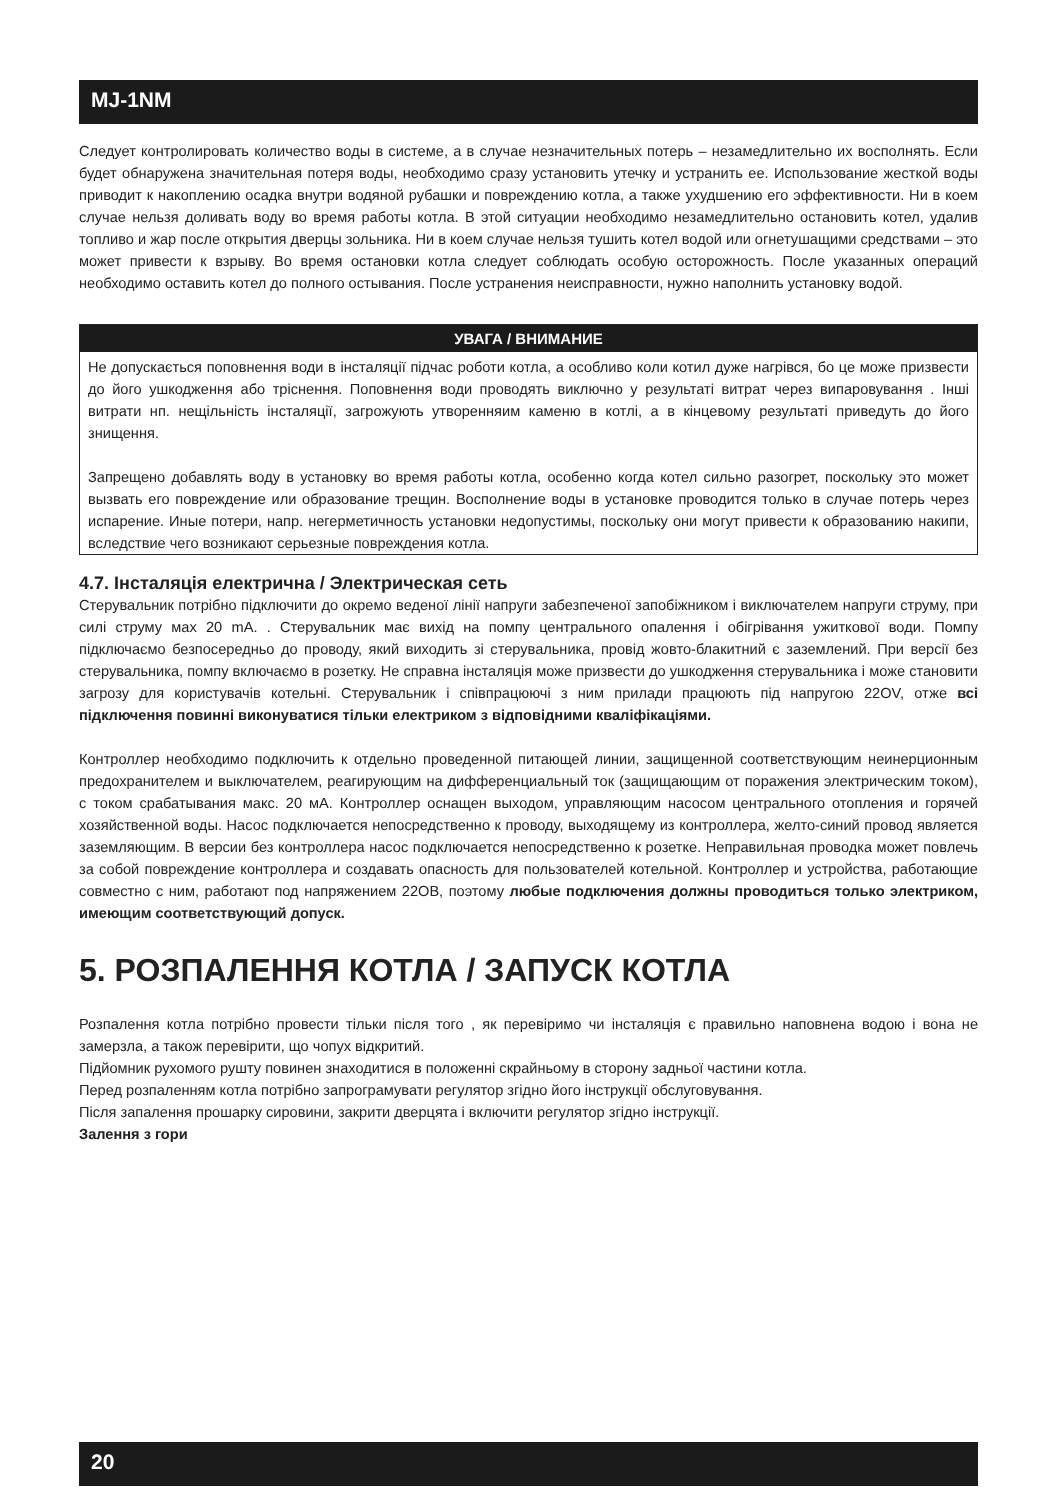MJ-1NM
Следует контролировать количество воды в системе, а в случае незначительных потерь – незамедлительно их восполнять. Если будет обнаружена значительная потеря воды, необходимо сразу установить утечку и устранить ее. Использование жесткой воды приводит к накоплению осадка внутри водяной рубашки и повреждению котла, а также ухудшению его эффективности. Ни в коем случае нельзя доливать воду во время работы котла. В этой ситуации необходимо незамедлительно остановить котел, удалив топливо и жар после открытия дверцы зольника. Ни в коем случае нельзя тушить котел водой или огнетушащими средствами – это может привести к взрыву. Во время остановки котла следует соблюдать особую осторожность. После указанных операций необходимо оставить котел до полного остывания. После устранения неисправности, нужно наполнить установку водой.
УВАГА / ВНИМАНИЕ
Не допускається поповнення води в інсталяції підчас роботи котла, а особливо коли котил дуже нагрівся, бо це може призвести до його ушкодження або тріснення. Поповнення води проводять виключно у результаті витрат через випаровування . Інші витрати нп. нещільність інсталяції, загрожують утворенняим каменю в котлі, а в кінцевому результаті приведуть до його знищення.
Запрещено добавлять воду в установку во время работы котла, особенно когда котел сильно разогрет, поскольку это может вызвать его повреждение или образование трещин. Восполнение воды в установке проводится только в случае потерь через испарение. Иные потери, напр. негерметичность установки недопустимы, поскольку они могут привести к образованию накипи, вследствие чего возникают серьезные повреждения котла.
4.7. Інсталяція електрична / Электрическая сеть
Стерувальник потрібно підключити до окремо веденої лінії напруги забезпеченої запобіжником і виключателем напруги струму, при силі струму мах 20 mA. . Стерувальник має вихід на помпу центрального опалення і обігрівання ужиткової води. Помпу підключаємо безпосередньо до проводу, який виходить зі стерувальника, провід жовто-блакитний є заземлений. При версії без стерувальника, помпу включаємо в розетку. Не справна інсталяція може призвести до ушкодження стерувальника і може становити загрозу для користувачів котельні. Стерувальник і співпрацюючі з ним прилади працюють під напругою 22OV, отже всі підключення повинні виконуватися тільки електриком з відповідними кваліфікаціями.
Контроллер необходимо подключить к отдельно проведенной питающей линии, защищенной соответствующим неинерционным предохранителем и выключателем, реагирующим на дифференциальный ток (защищающим от поражения электрическим током), с током срабатывания макс. 20 мА. Контроллер оснащен выходом, управляющим насосом центрального отопления и горячей хозяйственной воды. Насос подключается непосредственно к проводу, выходящему из контроллера, желто-синий провод является заземляющим. В версии без контроллера насос подключается непосредственно к розетке. Неправильная проводка может повлечь за собой повреждение контроллера и создавать опасность для пользователей котельной. Контроллер и устройства, работающие совместно с ним, работают под напряжением 22OВ, поэтому любые подключения должны проводиться только электриком, имеющим соответствующий допуск.
5. РОЗПАЛЕННЯ КОТЛА / ЗАПУСК КОТЛА
Розпалення котла потрібно провести тільки після того , як перевіримо чи інсталяція є правильно наповнена водою і вона не замерзла, а також перевірити, що чопух відкритий.
Підйомник рухомого рушту повинен знаходитися в положенні скрайньому в сторону задньої частини котла.
Перед розпаленням котла потрібно запрограмувати регулятор згідно його інструкції обслуговування.
Після запалення прошарку сировини, закрити дверцята і включити регулятор згідно інструкції.
Залення з гори
20